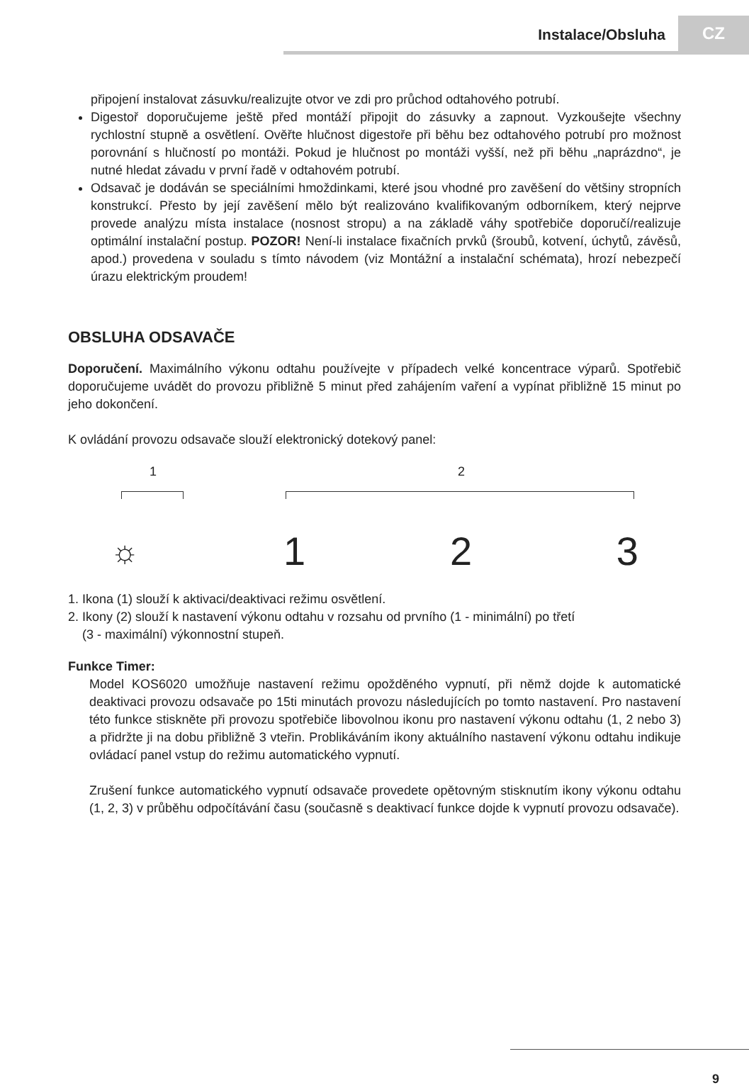Instalace/Obsluha CZ
připojení instalovat zásuvku/realizujte otvor ve zdi pro průchod odtahového potrubí.
Digestoř doporučujeme ještě před montáží připojit do zásuvky a zapnout. Vyzkoušejte všechny rychlostní stupně a osvětlení. Ověřte hlučnost digestoře při běhu bez odtahového potrubí pro možnost porovnání s hlučností po montáži. Pokud je hlučnost po montáži vyšší, než při běhu „naprázdno“, je nutné hledat závadu v první řadě v odtahovém potrubí.
Odsavač je dodáván se speciálními hmoždinkami, které jsou vhodné pro zavěšení do většiny stropních konstrukcí. Přesto by její zavěšení mělo být realizováno kvalifikovaným odborníkem, který nejprve provede analýzu místa instalace (nosnost stropu) a na základě váhy spotřebiče doporučí/realizuje optimální instalační postup. POZOR! Není-li instalace fixačních prvků (šroubů, kotvení, úchytů, závěsů, apod.) provedena v souladu s tímto návodem (viz Montážní a instalační schémata), hrozí nebezpečí úrazu elektrickým proudem!
OBSLUHA ODSAVAČE
Doporučení. Maximálního výkonu odtahu používejte v případech velké koncentrace výparů. Spotřebič doporučujeme uvádět do provozu přibližně 5 minut před zahájením vaření a vypínat přibližně 15 minut po jeho dokončení.
K ovládání provozu odsavače slouží elektronický dotekový panel:
1 2
☼ 123
1. Ikona (1) slouží k aktivaci/deaktivaci režimu osvětlení.
2. Ikony (2) slouží k nastavení výkonu odtahu v rozsahu od prvního (1 - minimální) po třetí
(3 - maximální) výkonnostní stupeň.
Funkce Timer:
Model KOS6020 umožňuje nastavení režimu opožděného vypnutí, při němž dojde k automatické deaktivaci provozu odsavače po 15ti minutách provozu následujících po tomto nastavení. Pro nastavení této funkce stiskněte při provozu spotřebiče libovolnou ikonu pro nastavení výkonu odtahu (1, 2 nebo 3) a přidržte ji na dobu přibližně 3 vteřin. Problikáváním ikony aktuálního nastavení výkonu odtahu indikuje ovládací panel vstup do režimu automatického vypnutí.
Zrušení funkce automatického vypnutí odsavače provedete opětovným stisknutím ikony výkonu odtahu (1, 2, 3) v průběhu odpočítávání času (současně s deaktivací funkce dojde k vypnutí provozu odsavače).
9